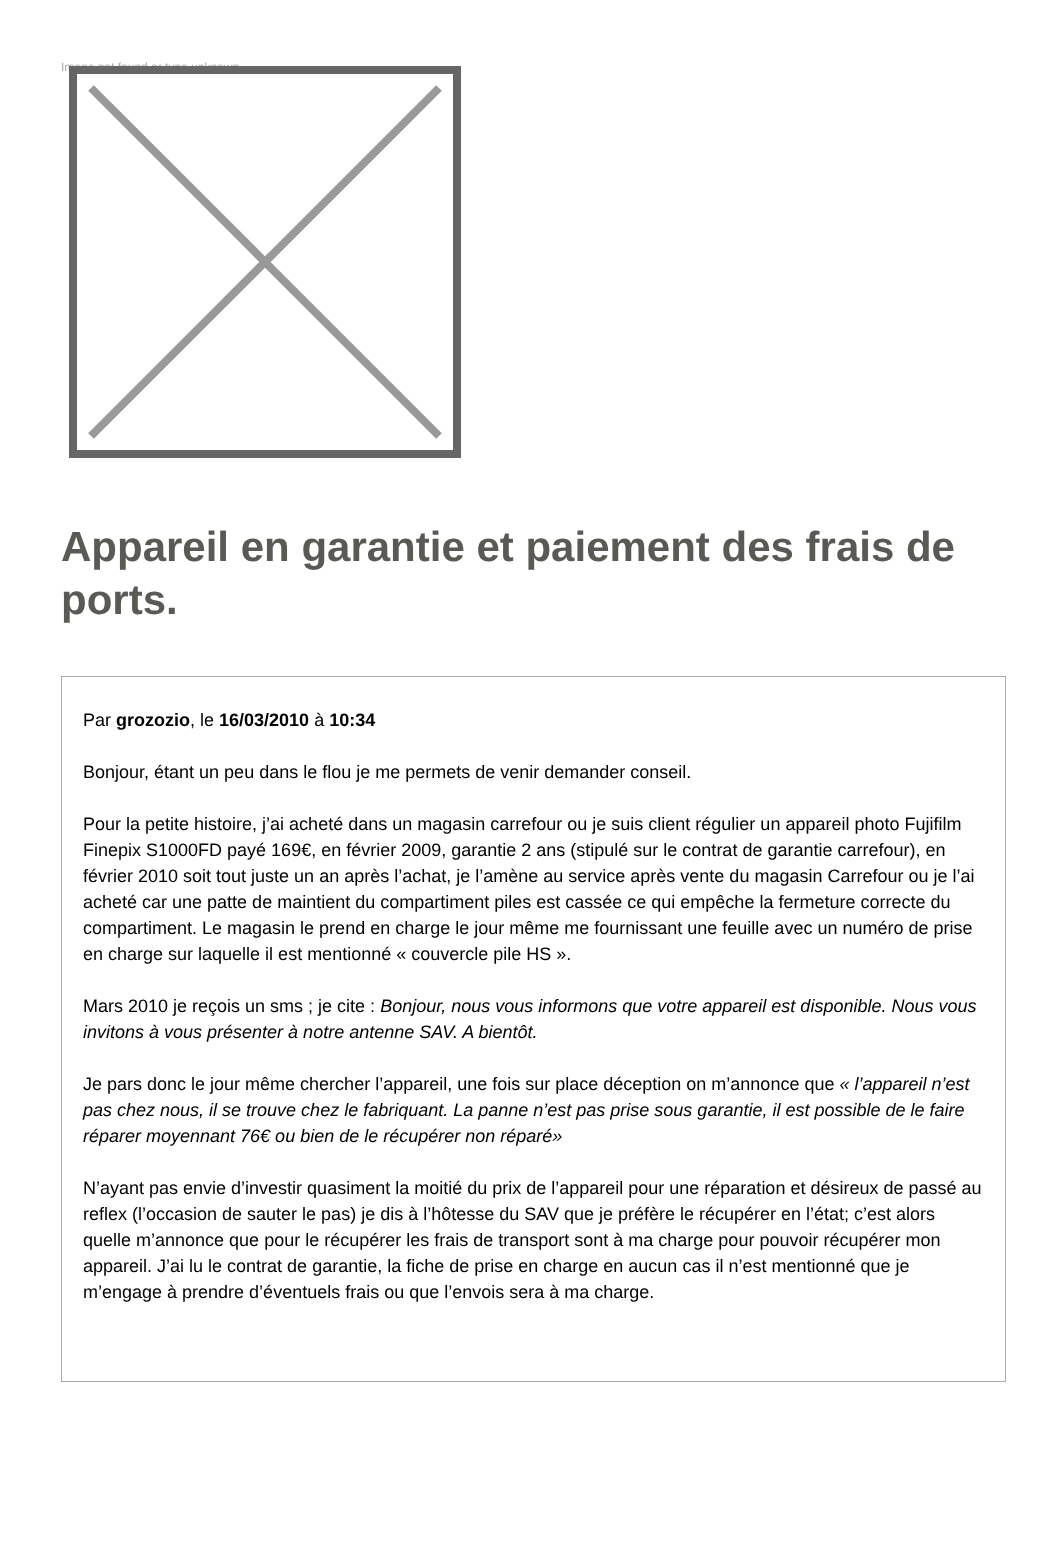Image not found or type unknown
Appareil en garantie et paiement des frais de ports.
Par grozozio, le 16/03/2010 à 10:34
Bonjour, étant un peu dans le flou je me permets de venir demander conseil.
Pour la petite histoire, j’ai acheté dans un magasin carrefour ou je suis client régulier un appareil photo Fujifilm Finepix S1000FD payé 169€, en février 2009, garantie 2 ans (stipulé sur le contrat de garantie carrefour), en février 2010 soit tout juste un an après l’achat, je l’amène au service après vente du magasin Carrefour ou je l’ai acheté car une patte de maintient du compartiment piles est cassée ce qui empêche la fermeture correcte du compartiment. Le magasin le prend en charge le jour même me fournissant une feuille avec un numéro de prise en charge sur laquelle il est mentionné « couvercle pile HS ».
Mars 2010 je reçois un sms ; je cite : Bonjour, nous vous informons que votre appareil est disponible. Nous vous invitons à vous présenter à notre antenne SAV. A bientôt.
Je pars donc le jour même chercher l’appareil, une fois sur place déception on m’annonce que « l’appareil n’est pas chez nous, il se trouve chez le fabriquant. La panne n’est pas prise sous garantie, il est possible de le faire réparer moyennant 76€ ou bien de le récupérer non réparé»
N’ayant pas envie d’investir quasiment la moitié du prix de l’appareil pour une réparation et désireux de passé au reflex (l’occasion de sauter le pas) je dis à l’hôtesse du SAV que je préfère le récupérer en l’état; c’est alors quelle m’annonce que pour le récupérer les frais de transport sont à ma charge pour pouvoir récupérer mon appareil. J’ai lu le contrat de garantie, la fiche de prise en charge en aucun cas il n’est mentionné que je m’engage à prendre d’éventuels frais ou que l’envois sera à ma charge.